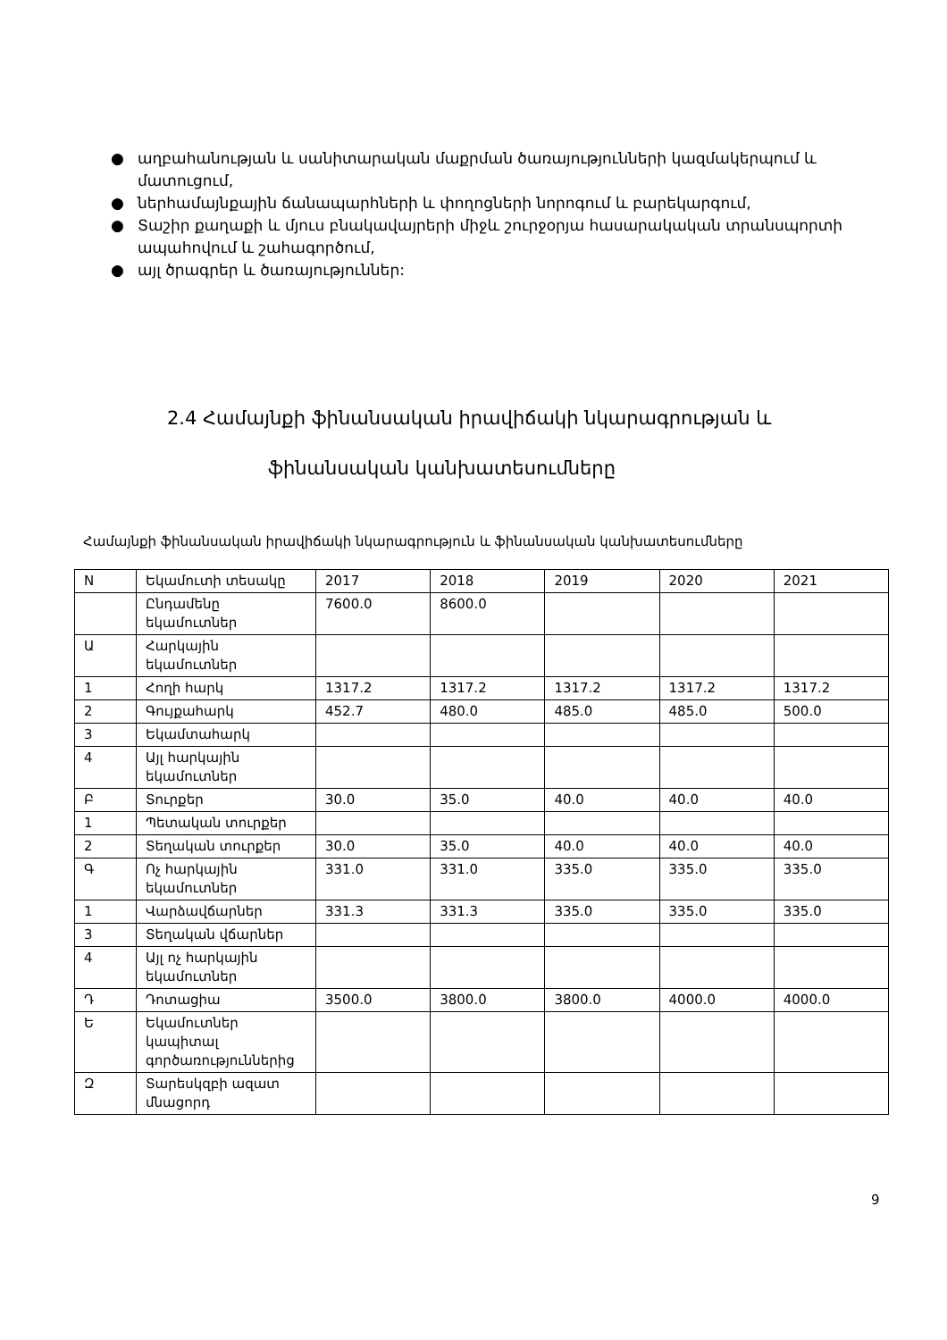● աղբահանության և սանիտարական մաքրման ծառայությունների կազմակերպում և մատուցում,
● ներհամայնքային ճանապարհների և փողոցների նորոգում և բարեկարգում,
● Տաշիր քաղաքի և մյուս բնակավայրերի միջև շուրջօրյա հասարակական տրանսպորտի ապահովում և շահագործում,
● այլ ծրագրեր և ծառայություններ:
2.4 Համայնքի ֆինանսական իրավիճակի նկարագրության և
ֆինանսական կանխատեսումները
Համայնքի ֆինանսական իրավիճակի նկարագրություն և ֆինանսական կանխատեսումները
| N | Եկամուտի տեսակը | 2017 | 2018 | 2019 | 2020 | 2021 |
| | Ընդամենը եկամուտներ | 7600.0 | 8600.0 | | | |
| Ա | Հարկային եկամուտներ | | | | | |
| 1 | Հողի հարկ | 1317.2 | 1317.2 | 1317.2 | 1317.2 | 1317.2 |
| 2 | Գույքահարկ | 452.7 | 480.0 | 485.0 | 485.0 | 500.0 |
| 3 | Եկամտահարկ | | | | | |
| 4 | Այլ հարկային եկամուտներ | | | | | |
| Բ | Տուրքեր | 30.0 | 35.0 | 40.0 | 40.0 | 40.0 |
| 1 | Պետական տուրքեր | | | | | |
| 2 | Տեղական տուրքեր | 30.0 | 35.0 | 40.0 | 40.0 | 40.0 |
| Գ | Ոչ հարկային եկամուտներ | 331.0 | 331.0 | 335.0 | 335.0 | 335.0 |
| 1 | Վարձավճարներ | 331.3 | 331.3 | 335.0 | 335.0 | 335.0 |
| 3 | Տեղական վճարներ | | | | | |
| 4 | Այլ ոչ հարկային եկամուտներ | | | | | |
| Դ | Դոտացիա | 3500.0 | 3800.0 | 3800.0 | 4000.0 | 4000.0 |
| Ե | Եկամուտներ կապիտալ գործառություններից | | | | | |
| Զ | Տարեսկզբի ազատ մնացորդ | | | | | |
9